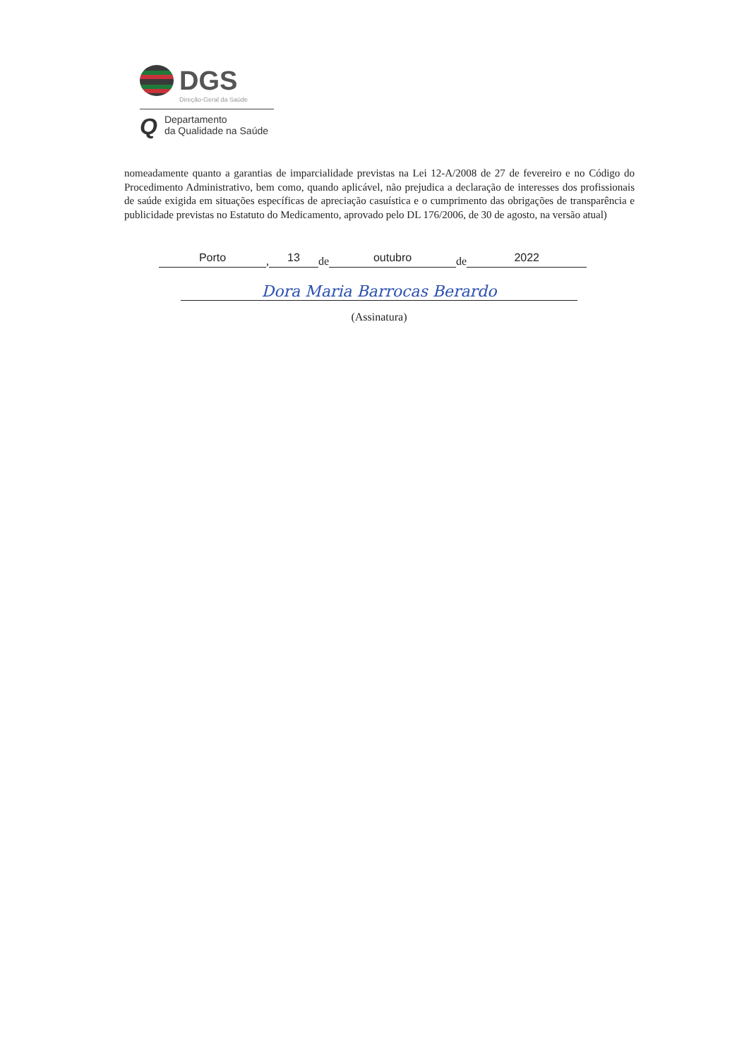DGS
Direção-Geral da Saúde
Q Departamento
da Qualidade na Saúde
nomeadamente quanto a garantias de imparcialidade previstas na Lei 12-A/2008 de 27 de fevereiro e no Código do Procedimento Administrativo, bem como, quando aplicável, não prejudica a declaração de interesses dos profissionais de saúde exigida em situações específicas de apreciação casuística e o cumprimento das obrigações de transparência e publicidade previstas no Estatuto do Medicamento, aprovado pelo DL 176/2006, de 30 de agosto, na versão atual)
Porto, 13 de outubro de 2022
Dora Maria Barrocas Berardo
(Assinatura)